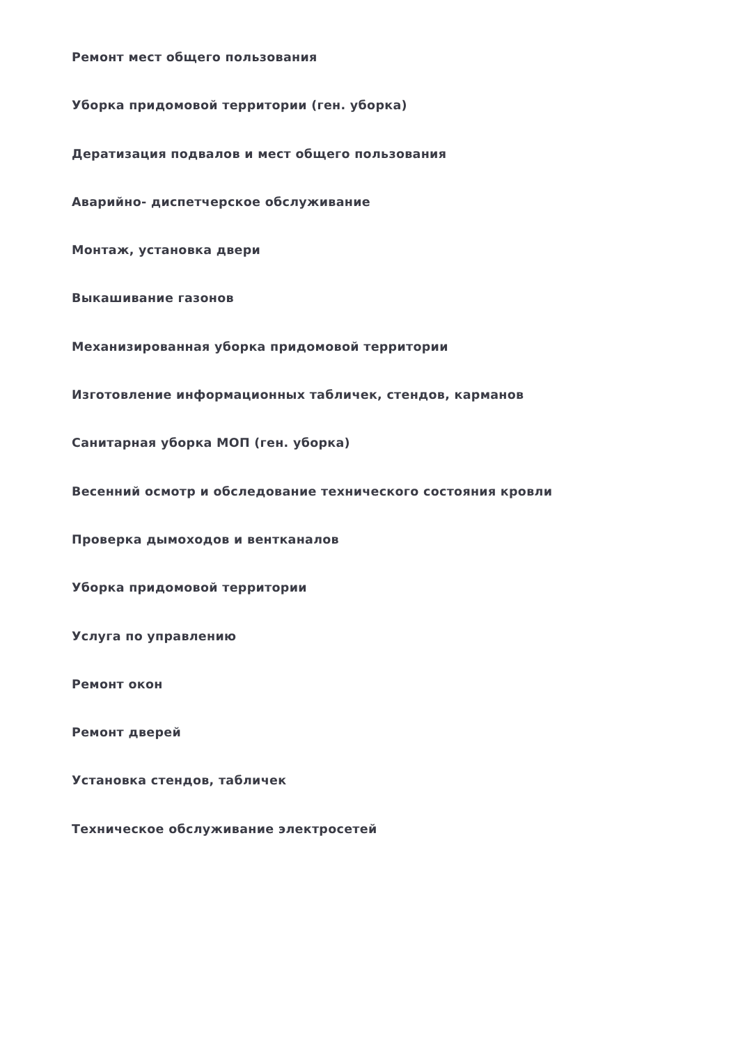Ремонт мест общего пользования
Уборка придомовой территории (ген. уборка)
Дератизация подвалов и мест общего пользования
Аварийно- диспетчерское обслуживание
Монтаж, установка двери
Выкашивание газонов
Механизированная уборка придомовой территории
Изготовление информационных табличек, стендов, карманов
Санитарная уборка МОП (ген. уборка)
Весенний осмотр и обследование технического состояния кровли
Проверка дымоходов и вентканалов
Уборка придомовой территории
Услуга по управлению
Ремонт окон
Ремонт дверей
Установка стендов, табличек
Техническое обслуживание электросетей